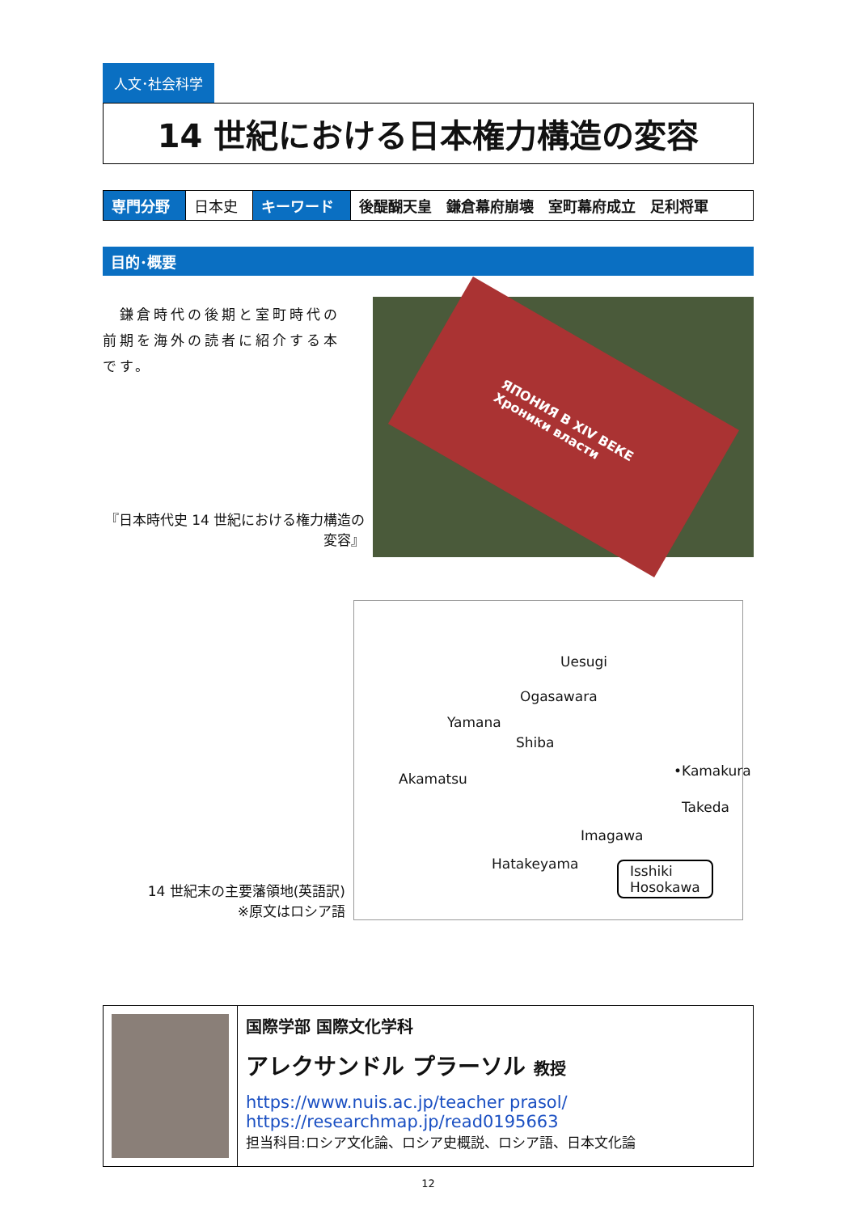人文･社会科学
14 世紀における日本権力構造の変容
| 専門分野 | 日本史 | キーワード | 後醍醐天皇 鎌倉幕府崩壊 室町幕府成立 足利将軍 |
目的･概要
　鎌倉時代の後期と室町時代の前期を海外の読者に紹介する本です。
『日本時代史 14 世紀における権力構造の変容』
ЯПОНИЯ В XIV ВЕКЕ
Хроники власти
14 世紀末の主要藩領地(英語訳)
※原文はロシア語
Uesugi
Ogasawara
Yamana
Shiba
Akamatsu •Kamakura
Takeda
Imagawa
Hatakeyama Isshiki
Hosokawa
国際学部 国際文化学科
アレクサンドル プラーソル 教授
https://www.nuis.ac.jp/teacher prasol/
https://researchmap.jp/read0195663
担当科目:ロシア文化論、ロシア史概説、ロシア語、日本文化論
12